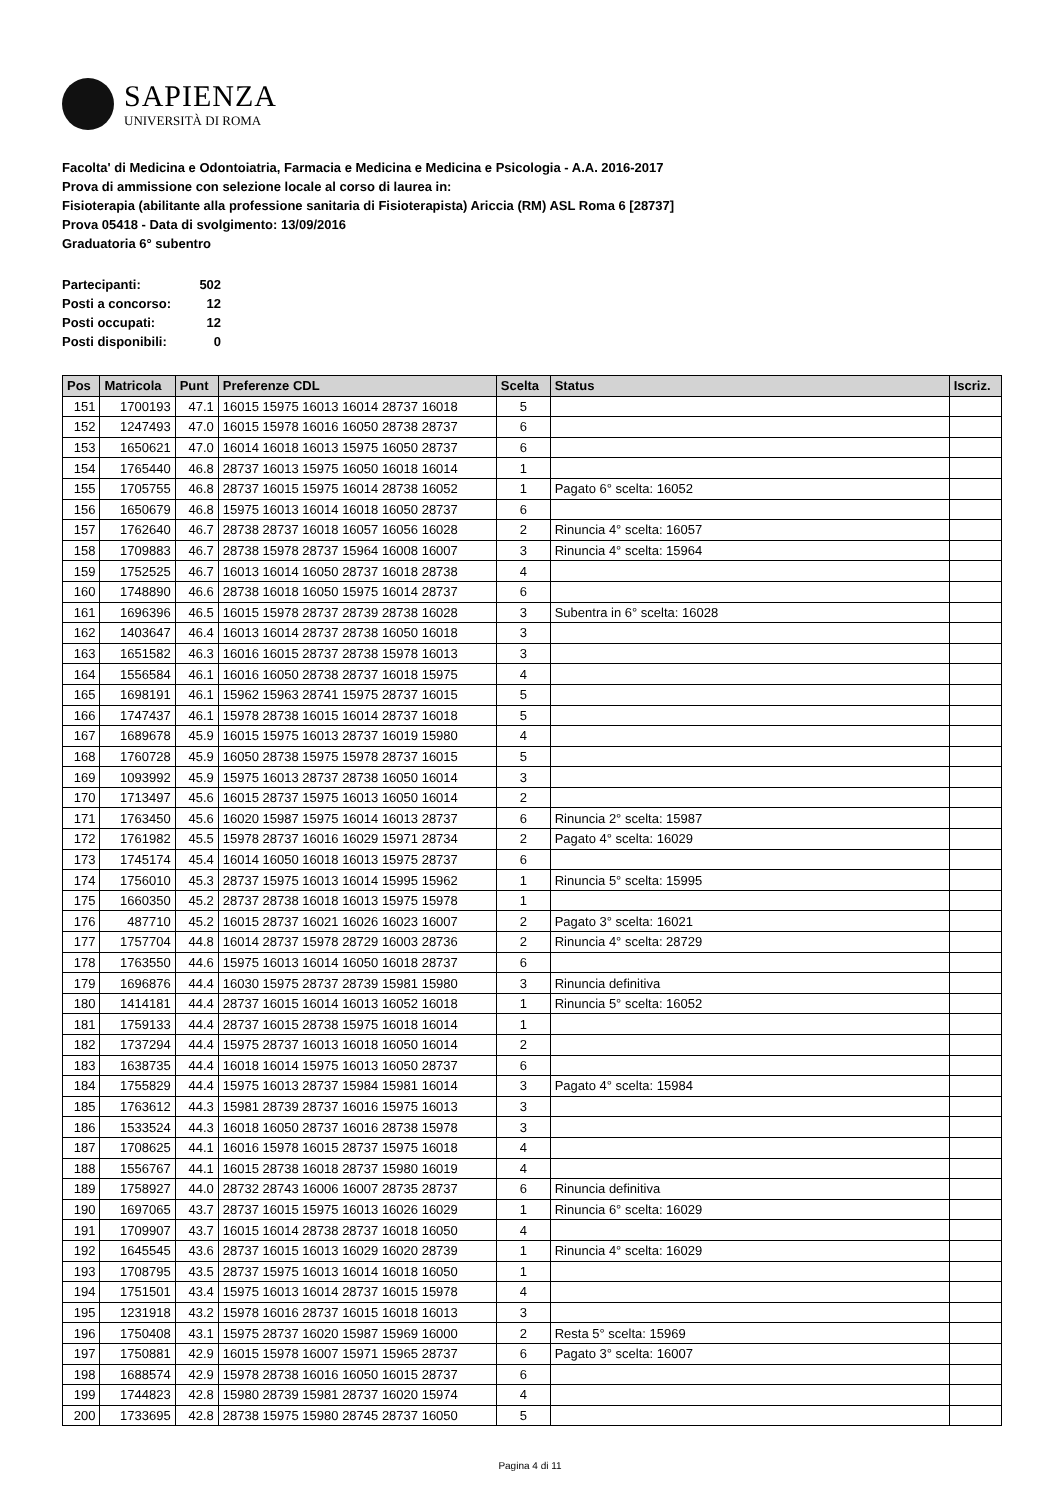SAPIENZA
UNIVERSITÀ DI ROMA
Facolta' di Medicina e Odontoiatria, Farmacia e Medicina e Medicina e Psicologia - A.A. 2016-2017
Prova di ammissione con selezione locale al corso di laurea in:
Fisioterapia (abilitante alla professione sanitaria di Fisioterapista) Ariccia (RM) ASL Roma 6 [28737]
Prova 05418 - Data di svolgimento: 13/09/2016
Graduatoria 6° subentro
| Partecipanti: | 502 |
| Posti a concorso: | 12 |
| Posti occupati: | 12 |
| Posti disponibili: | 0 |
| Pos | Matricola | Punt | Preferenze CDL | Scelta | Status | Iscriz. |
| --- | --- | --- | --- | --- | --- | --- |
| 151 | 1700193 | 47.1 | 16015 15975 16013 16014 28737 16018 | 5 | | |
| 152 | 1247493 | 47.0 | 16015 15978 16016 16050 28738 28737 | 6 | | |
| 153 | 1650621 | 47.0 | 16014 16018 16013 15975 16050 28737 | 6 | | |
| 154 | 1765440 | 46.8 | 28737 16013 15975 16050 16018 16014 | 1 | | |
| 155 | 1705755 | 46.8 | 28737 16015 15975 16014 28738 16052 | 1 | Pagato 6° scelta: 16052 | |
| 156 | 1650679 | 46.8 | 15975 16013 16014 16018 16050 28737 | 6 | | |
| 157 | 1762640 | 46.7 | 28738 28737 16018 16057 16056 16028 | 2 | Rinuncia 4° scelta: 16057 | |
| 158 | 1709883 | 46.7 | 28738 15978 28737 15964 16008 16007 | 3 | Rinuncia 4° scelta: 15964 | |
| 159 | 1752525 | 46.7 | 16013 16014 16050 28737 16018 28738 | 4 | | |
| 160 | 1748890 | 46.6 | 28738 16018 16050 15975 16014 28737 | 6 | | |
| 161 | 1696396 | 46.5 | 16015 15978 28737 28739 28738 16028 | 3 | Subentra in 6° scelta: 16028 | |
| 162 | 1403647 | 46.4 | 16013 16014 28737 28738 16050 16018 | 3 | | |
| 163 | 1651582 | 46.3 | 16016 16015 28737 28738 15978 16013 | 3 | | |
| 164 | 1556584 | 46.1 | 16016 16050 28738 28737 16018 15975 | 4 | | |
| 165 | 1698191 | 46.1 | 15962 15963 28741 15975 28737 16015 | 5 | | |
| 166 | 1747437 | 46.1 | 15978 28738 16015 16014 28737 16018 | 5 | | |
| 167 | 1689678 | 45.9 | 16015 15975 16013 28737 16019 15980 | 4 | | |
| 168 | 1760728 | 45.9 | 16050 28738 15975 15978 28737 16015 | 5 | | |
| 169 | 1093992 | 45.9 | 15975 16013 28737 28738 16050 16014 | 3 | | |
| 170 | 1713497 | 45.6 | 16015 28737 15975 16013 16050 16014 | 2 | | |
| 171 | 1763450 | 45.6 | 16020 15987 15975 16014 16013 28737 | 6 | Rinuncia 2° scelta: 15987 | |
| 172 | 1761982 | 45.5 | 15978 28737 16016 16029 15971 28734 | 2 | Pagato 4° scelta: 16029 | |
| 173 | 1745174 | 45.4 | 16014 16050 16018 16013 15975 28737 | 6 | | |
| 174 | 1756010 | 45.3 | 28737 15975 16013 16014 15995 15962 | 1 | Rinuncia 5° scelta: 15995 | |
| 175 | 1660350 | 45.2 | 28737 28738 16018 16013 15975 15978 | 1 | | |
| 176 | 487710 | 45.2 | 16015 28737 16021 16026 16023 16007 | 2 | Pagato 3° scelta: 16021 | |
| 177 | 1757704 | 44.8 | 16014 28737 15978 28729 16003 28736 | 2 | Rinuncia 4° scelta: 28729 | |
| 178 | 1763550 | 44.6 | 15975 16013 16014 16050 16018 28737 | 6 | | |
| 179 | 1696876 | 44.4 | 16030 15975 28737 28739 15981 15980 | 3 | Rinuncia definitiva | |
| 180 | 1414181 | 44.4 | 28737 16015 16014 16013 16052 16018 | 1 | Rinuncia 5° scelta: 16052 | |
| 181 | 1759133 | 44.4 | 28737 16015 28738 15975 16018 16014 | 1 | | |
| 182 | 1737294 | 44.4 | 15975 28737 16013 16018 16050 16014 | 2 | | |
| 183 | 1638735 | 44.4 | 16018 16014 15975 16013 16050 28737 | 6 | | |
| 184 | 1755829 | 44.4 | 15975 16013 28737 15984 15981 16014 | 3 | Pagato 4° scelta: 15984 | |
| 185 | 1763612 | 44.3 | 15981 28739 28737 16016 15975 16013 | 3 | | |
| 186 | 1533524 | 44.3 | 16018 16050 28737 16016 28738 15978 | 3 | | |
| 187 | 1708625 | 44.1 | 16016 15978 16015 28737 15975 16018 | 4 | | |
| 188 | 1556767 | 44.1 | 16015 28738 16018 28737 15980 16019 | 4 | | |
| 189 | 1758927 | 44.0 | 28732 28743 16006 16007 28735 28737 | 6 | Rinuncia definitiva | |
| 190 | 1697065 | 43.7 | 28737 16015 15975 16013 16026 16029 | 1 | Rinuncia 6° scelta: 16029 | |
| 191 | 1709907 | 43.7 | 16015 16014 28738 28737 16018 16050 | 4 | | |
| 192 | 1645545 | 43.6 | 28737 16015 16013 16029 16020 28739 | 1 | Rinuncia 4° scelta: 16029 | |
| 193 | 1708795 | 43.5 | 28737 15975 16013 16014 16018 16050 | 1 | | |
| 194 | 1751501 | 43.4 | 15975 16013 16014 28737 16015 15978 | 4 | | |
| 195 | 1231918 | 43.2 | 15978 16016 28737 16015 16018 16013 | 3 | | |
| 196 | 1750408 | 43.1 | 15975 28737 16020 15987 15969 16000 | 2 | Resta 5° scelta: 15969 | |
| 197 | 1750881 | 42.9 | 16015 15978 16007 15971 15965 28737 | 6 | Pagato 3° scelta: 16007 | |
| 198 | 1688574 | 42.9 | 15978 28738 16016 16050 16015 28737 | 6 | | |
| 199 | 1744823 | 42.8 | 15980 28739 15981 28737 16020 15974 | 4 | | |
| 200 | 1733695 | 42.8 | 28738 15975 15980 28745 28737 16050 | 5 | | |
Pagina 4 di 11